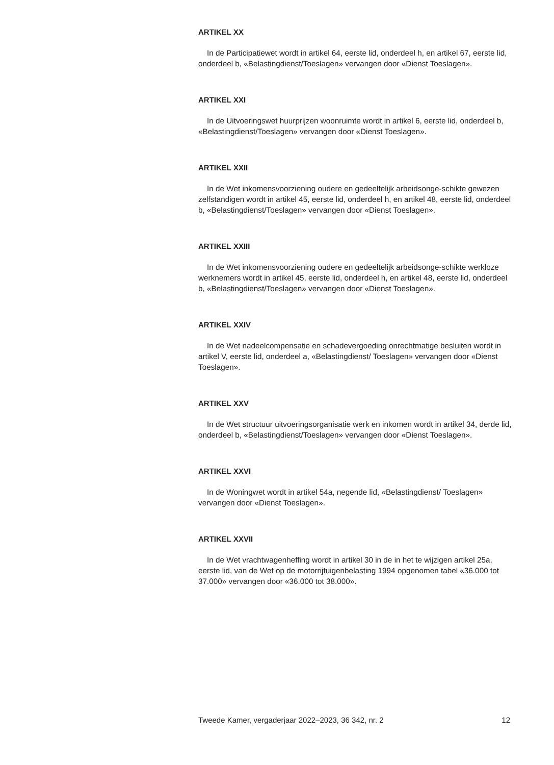ARTIKEL XX
In de Participatiewet wordt in artikel 64, eerste lid, onderdeel h, en artikel 67, eerste lid, onderdeel b, «Belastingdienst/Toeslagen» vervangen door «Dienst Toeslagen».
ARTIKEL XXI
In de Uitvoeringswet huurprijzen woonruimte wordt in artikel 6, eerste lid, onderdeel b, «Belastingdienst/Toeslagen» vervangen door «Dienst Toeslagen».
ARTIKEL XXII
In de Wet inkomensvoorziening oudere en gedeeltelijk arbeidsonge-schikte gewezen zelfstandigen wordt in artikel 45, eerste lid, onderdeel h, en artikel 48, eerste lid, onderdeel b, «Belastingdienst/Toeslagen» vervangen door «Dienst Toeslagen».
ARTIKEL XXIII
In de Wet inkomensvoorziening oudere en gedeeltelijk arbeidsonge-schikte werkloze werknemers wordt in artikel 45, eerste lid, onderdeel h, en artikel 48, eerste lid, onderdeel b, «Belastingdienst/Toeslagen» vervangen door «Dienst Toeslagen».
ARTIKEL XXIV
In de Wet nadeelcompensatie en schadevergoeding onrechtmatige besluiten wordt in artikel V, eerste lid, onderdeel a, «Belastingdienst/ Toeslagen» vervangen door «Dienst Toeslagen».
ARTIKEL XXV
In de Wet structuur uitvoeringsorganisatie werk en inkomen wordt in artikel 34, derde lid, onderdeel b, «Belastingdienst/Toeslagen» vervangen door «Dienst Toeslagen».
ARTIKEL XXVI
In de Woningwet wordt in artikel 54a, negende lid, «Belastingdienst/ Toeslagen» vervangen door «Dienst Toeslagen».
ARTIKEL XXVII
In de Wet vrachtwagenheffing wordt in artikel 30 in de in het te wijzigen artikel 25a, eerste lid, van de Wet op de motorrijtuigenbelasting 1994 opgenomen tabel «36.000 tot 37.000» vervangen door «36.000 tot 38.000».
Tweede Kamer, vergaderjaar 2022–2023, 36 342, nr. 2 12